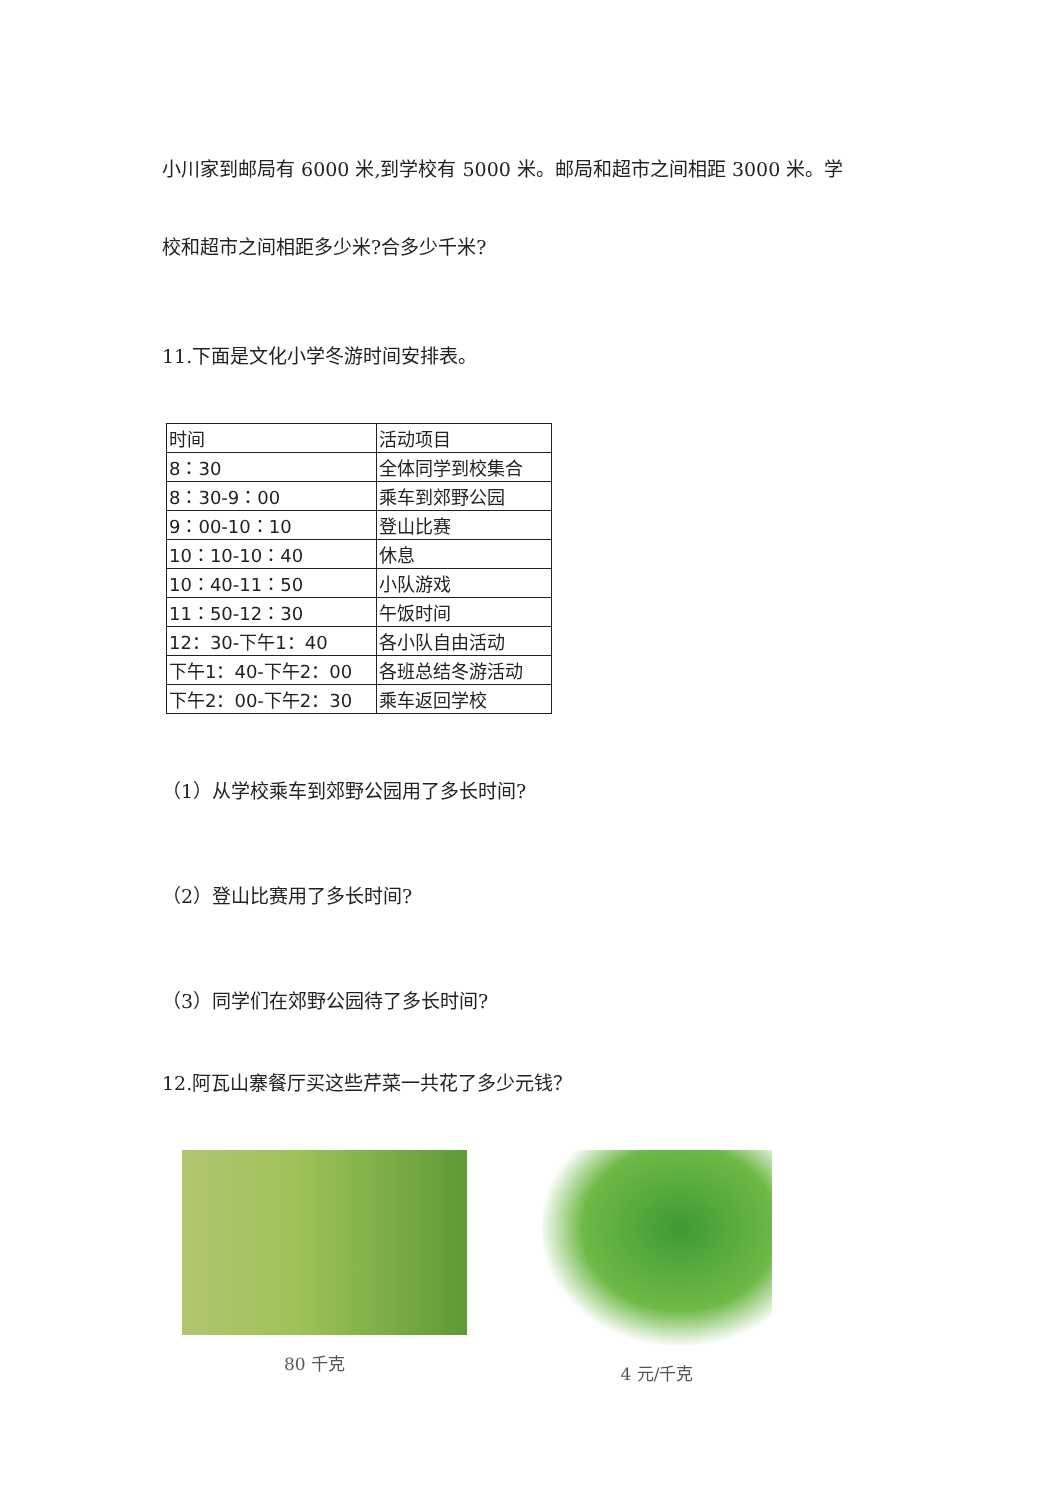小川家到邮局有 6000 米,到学校有 5000 米。邮局和超市之间相距 3000 米。学
校和超市之间相距多少米?合多少千米?
11.下面是文化小学冬游时间安排表。
| 时间 | 活动项目 |
| 8：30 | 全体同学到校集合 |
| 8：30-9：00 | 乘车到郊野公园 |
| 9：00-10：10 | 登山比赛 |
| 10：10-10：40 | 休息 |
| 10：40-11：50 | 小队游戏 |
| 11：50-12：30 | 午饭时间 |
| 12：30-下午1：40 | 各小队自由活动 |
| 下午1：40-下午2：00 | 各班总结冬游活动 |
| 下午2：00-下午2：30 | 乘车返回学校 |
（1）从学校乘车到郊野公园用了多长时间?
（2）登山比赛用了多长时间?
（3）同学们在郊野公园待了多长时间?
12.阿瓦山寨餐厅买这些芹菜一共花了多少元钱？
80 千克 4 元/千克